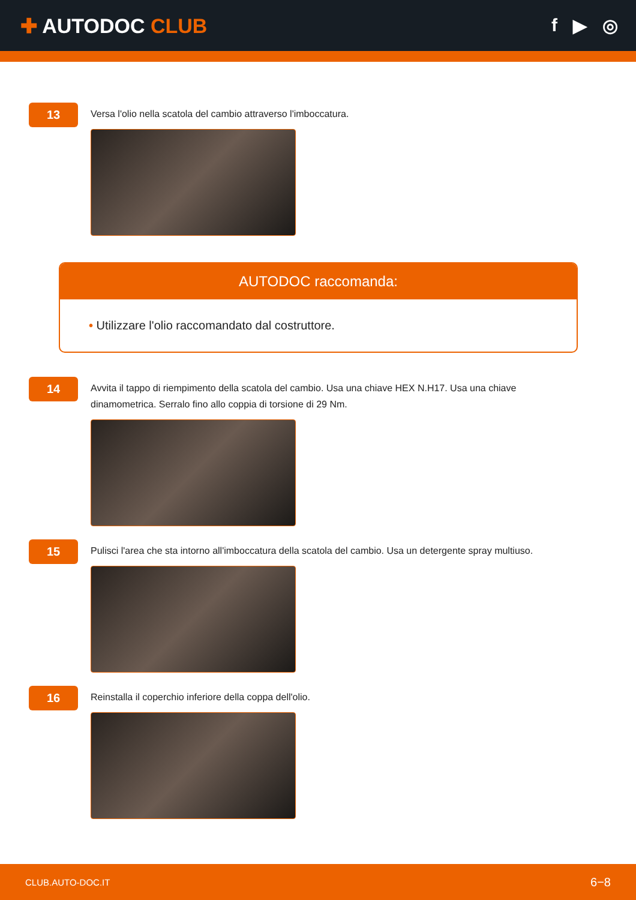✚ AUTODOC CLUB f ▶ ◎
13
Versa l'olio nella scatola del cambio attraverso l'imboccatura.
AUTODOC raccomanda:
• Utilizzare l'olio raccomandato dal costruttore.
14
Avvita il tappo di riempimento della scatola del cambio. Usa una chiave HEX N.H17. Usa una chiave dinamometrica. Serralo fino allo coppia di torsione di 29 Nm.
15
Pulisci l'area che sta intorno all'imboccatura della scatola del cambio. Usa un detergente spray multiuso.
16
Reinstalla il coperchio inferiore della coppa dell'olio.
CLUB.AUTO-DOC.IT 6−8